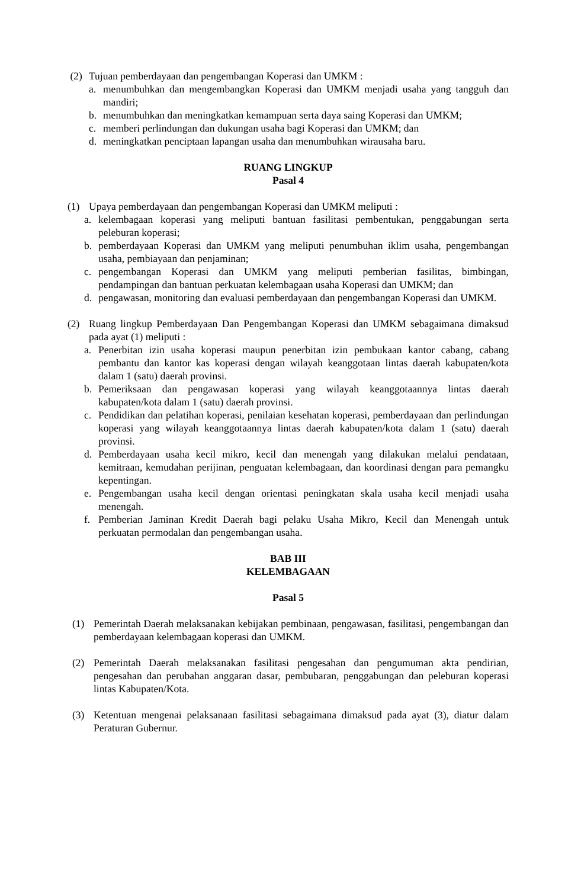(2) Tujuan pemberdayaan dan pengembangan Koperasi dan UMKM :
a. menumbuhkan dan mengembangkan Koperasi dan UMKM menjadi usaha yang tangguh dan mandiri;
b. menumbuhkan dan meningkatkan kemampuan serta daya saing Koperasi dan UMKM;
c. memberi perlindungan dan dukungan usaha bagi Koperasi dan UMKM; dan
d. meningkatkan penciptaan lapangan usaha dan menumbuhkan wirausaha baru.
RUANG LINGKUP
Pasal 4
(1) Upaya pemberdayaan dan pengembangan Koperasi dan UMKM meliputi :
a. kelembagaan koperasi yang meliputi bantuan fasilitasi pembentukan, penggabungan serta peleburan koperasi;
b. pemberdayaan Koperasi dan UMKM yang meliputi penumbuhan iklim usaha, pengembangan usaha, pembiayaan dan penjaminan;
c. pengembangan Koperasi dan UMKM yang meliputi pemberian fasilitas, bimbingan, pendampingan dan bantuan perkuatan kelembagaan usaha Koperasi dan UMKM; dan
d. pengawasan, monitoring dan evaluasi pemberdayaan dan pengembangan Koperasi dan UMKM.
(2) Ruang lingkup Pemberdayaan Dan Pengembangan Koperasi dan UMKM sebagaimana dimaksud pada ayat (1) meliputi :
a. Penerbitan izin usaha koperasi maupun penerbitan izin pembukaan kantor cabang, cabang pembantu dan kantor kas koperasi dengan wilayah keanggotaan lintas daerah kabupaten/kota dalam 1 (satu) daerah provinsi.
b. Pemeriksaan dan pengawasan koperasi yang wilayah keanggotaannya lintas daerah kabupaten/kota dalam 1 (satu) daerah provinsi.
c. Pendidikan dan pelatihan koperasi, penilaian kesehatan koperasi, pemberdayaan dan perlindungan koperasi yang wilayah keanggotaannya lintas daerah kabupaten/kota dalam 1 (satu) daerah provinsi.
d. Pemberdayaan usaha kecil mikro, kecil dan menengah yang dilakukan melalui pendataan, kemitraan, kemudahan perijinan, penguatan kelembagaan, dan koordinasi dengan para pemangku kepentingan.
e. Pengembangan usaha kecil dengan orientasi peningkatan skala usaha kecil menjadi usaha menengah.
f. Pemberian Jaminan Kredit Daerah bagi pelaku Usaha Mikro, Kecil dan Menengah untuk perkuatan permodalan dan pengembangan usaha.
BAB III
KELEMBAGAAN
Pasal 5
(1) Pemerintah Daerah melaksanakan kebijakan pembinaan, pengawasan, fasilitasi, pengembangan dan pemberdayaan kelembagaan koperasi dan UMKM.
(2) Pemerintah Daerah melaksanakan fasilitasi pengesahan dan pengumuman akta pendirian, pengesahan dan perubahan anggaran dasar, pembubaran, penggabungan dan peleburan koperasi lintas Kabupaten/Kota.
(3) Ketentuan mengenai pelaksanaan fasilitasi sebagaimana dimaksud pada ayat (3), diatur dalam Peraturan Gubernur.